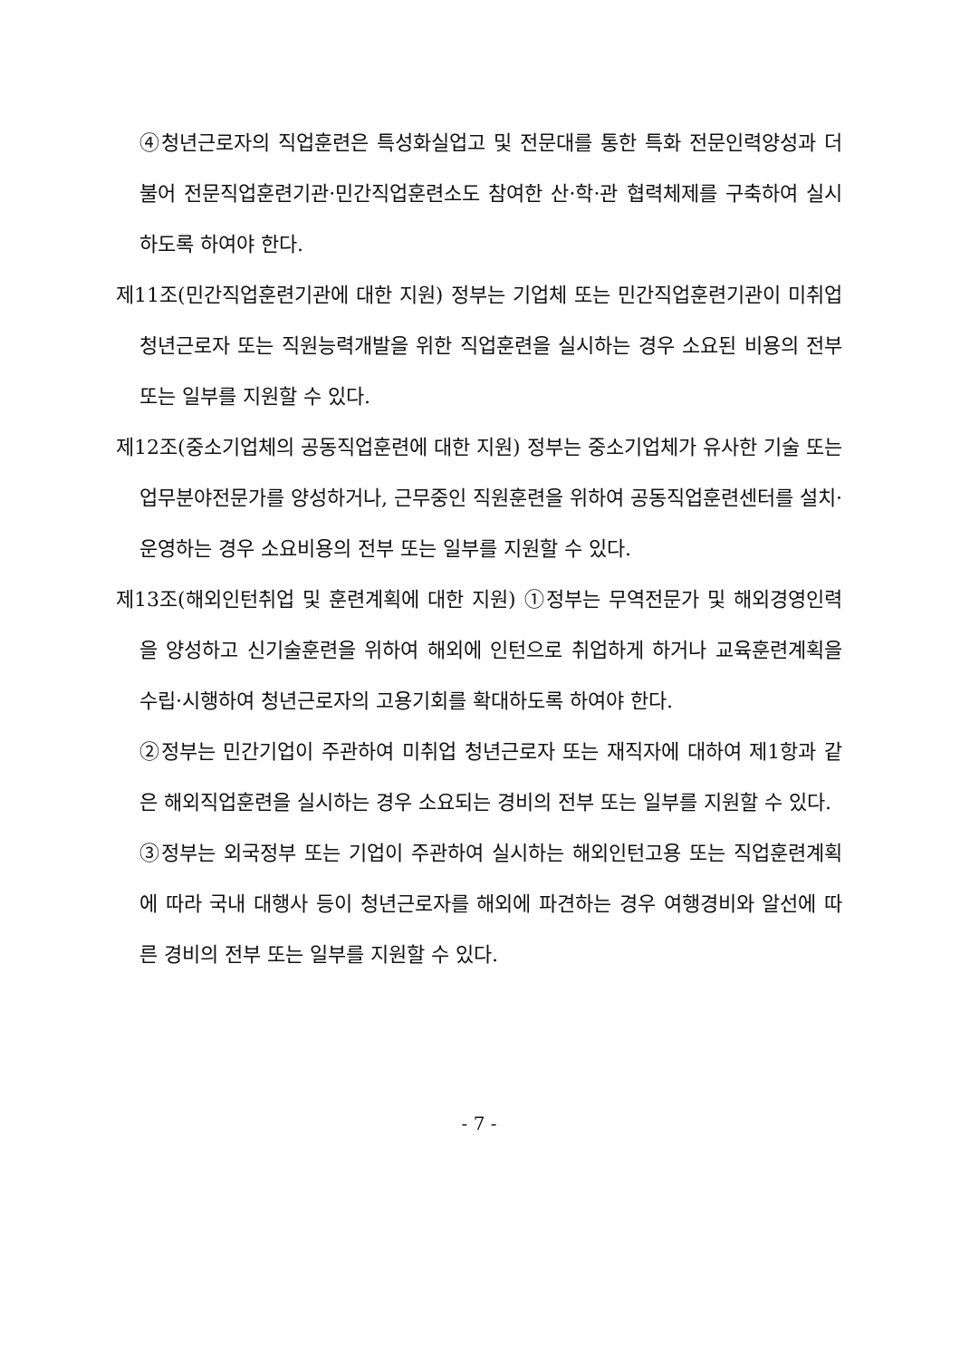④청년근로자의 직업훈련은 특성화실업고 및 전문대를 통한 특화 전문인력양성과 더불어 전문직업훈련기관·민간직업훈련소도 참여한 산·학·관 협력체제를 구축하여 실시하도록 하여야 한다.
제11조(민간직업훈련기관에 대한 지원) 정부는 기업체 또는 민간직업훈련기관이 미취업 청년근로자 또는 직원능력개발을 위한 직업훈련을 실시하는 경우 소요된 비용의 전부 또는 일부를 지원할 수 있다.
제12조(중소기업체의 공동직업훈련에 대한 지원) 정부는 중소기업체가 유사한 기술 또는 업무분야전문가를 양성하거나, 근무중인 직원훈련을 위하여 공동직업훈련센터를 설치·운영하는 경우 소요비용의 전부 또는 일부를 지원할 수 있다.
제13조(해외인턴취업 및 훈련계획에 대한 지원) ①정부는 무역전문가 및 해외경영인력을 양성하고 신기술훈련을 위하여 해외에 인턴으로 취업하게 하거나 교육훈련계획을 수립·시행하여 청년근로자의 고용기회를 확대하도록 하여야 한다.
②정부는 민간기업이 주관하여 미취업 청년근로자 또는 재직자에 대하여 제1항과 같은 해외직업훈련을 실시하는 경우 소요되는 경비의 전부 또는 일부를 지원할 수 있다.
③정부는 외국정부 또는 기업이 주관하여 실시하는 해외인턴고용 또는 직업훈련계획에 따라 국내 대행사 등이 청년근로자를 해외에 파견하는 경우 여행경비와 알선에 따른 경비의 전부 또는 일부를 지원할 수 있다.
- 7 -